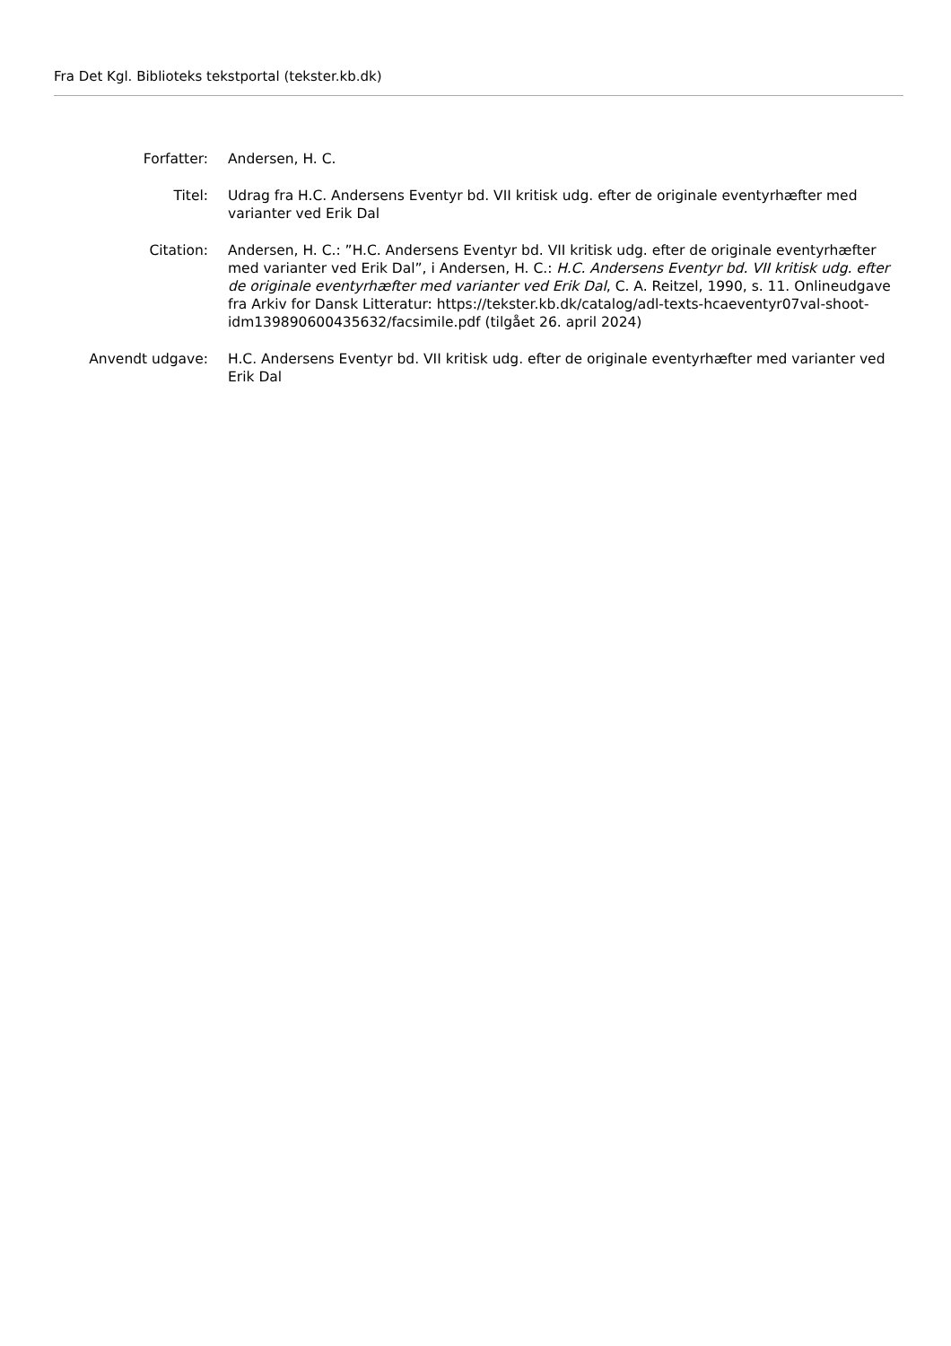Fra Det Kgl. Biblioteks tekstportal (tekster.kb.dk)
| Forfatter: | Andersen, H. C. |
| Titel: | Udrag fra H.C. Andersens Eventyr bd. VII kritisk udg. efter de originale eventyrhæfter med varianter ved Erik Dal |
| Citation: | Andersen, H. C.: ”H.C. Andersens Eventyr bd. VII kritisk udg. efter de originale eventyrhæfter med varianter ved Erik Dal”, i Andersen, H. C.: H.C. Andersens Eventyr bd. VII kritisk udg. efter de originale eventyrhæfter med varianter ved Erik Dal , C. A. Reitzel, 1990, s. 11. Onlineudgave fra Arkiv for Dansk Litteratur: https://tekster.kb.dk/catalog/adl-texts-hcaeventyr07val-shoot-idm139890600435632/facsimile.pdf (tilgået 26. april 2024) |
| Anvendt udgave: | H.C. Andersens Eventyr bd. VII kritisk udg. efter de originale eventyrhæfter med varianter ved Erik Dal |